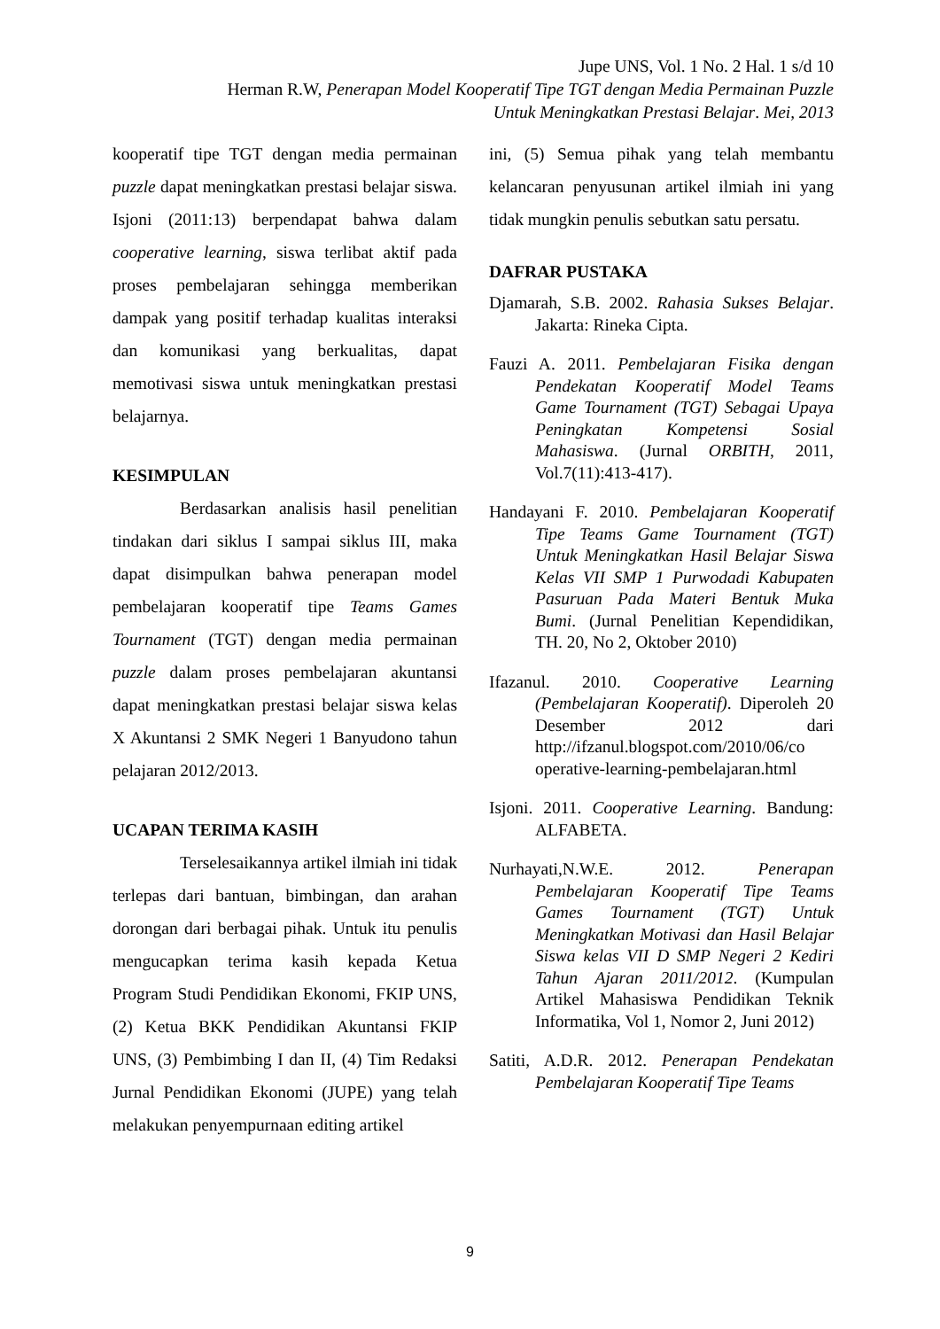Jupe UNS, Vol. 1 No. 2 Hal. 1 s/d 10
Herman R.W, Penerapan Model Kooperatif Tipe TGT dengan Media Permainan Puzzle
Untuk Meningkatkan Prestasi Belajar. Mei, 2013
kooperatif tipe TGT dengan media permainan puzzle dapat meningkatkan prestasi belajar siswa. Isjoni (2011:13) berpendapat bahwa dalam cooperative learning, siswa terlibat aktif pada proses pembelajaran sehingga memberikan dampak yang positif terhadap kualitas interaksi dan komunikasi yang berkualitas, dapat memotivasi siswa untuk meningkatkan prestasi belajarnya.
KESIMPULAN
Berdasarkan analisis hasil penelitian tindakan dari siklus I sampai siklus III, maka dapat disimpulkan bahwa penerapan model pembelajaran kooperatif tipe Teams Games Tournament (TGT) dengan media permainan puzzle dalam proses pembelajaran akuntansi dapat meningkatkan prestasi belajar siswa kelas X Akuntansi 2 SMK Negeri 1 Banyudono tahun pelajaran 2012/2013.
UCAPAN TERIMA KASIH
Terselesaikannya artikel ilmiah ini tidak terlepas dari bantuan, bimbingan, dan arahan dorongan dari berbagai pihak. Untuk itu penulis mengucapkan terima kasih kepada Ketua Program Studi Pendidikan Ekonomi, FKIP UNS, (2) Ketua BKK Pendidikan Akuntansi FKIP UNS, (3) Pembimbing I dan II, (4) Tim Redaksi Jurnal Pendidikan Ekonomi (JUPE) yang telah melakukan penyempurnaan editing artikel
ini, (5) Semua pihak yang telah membantu kelancaran penyusunan artikel ilmiah ini yang tidak mungkin penulis sebutkan satu persatu.
DAFRAR PUSTAKA
Djamarah, S.B. 2002. Rahasia Sukses Belajar. Jakarta: Rineka Cipta.
Fauzi A. 2011. Pembelajaran Fisika dengan Pendekatan Kooperatif Model Teams Game Tournament (TGT) Sebagai Upaya Peningkatan Kompetensi Sosial Mahasiswa. (Jurnal ORBITH, 2011, Vol.7(11):413-417).
Handayani F. 2010. Pembelajaran Kooperatif Tipe Teams Game Tournament (TGT) Untuk Meningkatkan Hasil Belajar Siswa Kelas VII SMP 1 Purwodadi Kabupaten Pasuruan Pada Materi Bentuk Muka Bumi. (Jurnal Penelitian Kependidikan, TH. 20, No 2, Oktober 2010)
Ifazanul. 2010. Cooperative Learning (Pembelajaran Kooperatif). Diperoleh 20 Desember 2012 dari http://ifzanul.blogspot.com/2010/06/co operative-learning-pembelajaran.html
Isjoni. 2011. Cooperative Learning. Bandung: ALFABETA.
Nurhayati,N.W.E. 2012. Penerapan Pembelajaran Kooperatif Tipe Teams Games Tournament (TGT) Untuk Meningkatkan Motivasi dan Hasil Belajar Siswa kelas VII D SMP Negeri 2 Kediri Tahun Ajaran 2011/2012. (Kumpulan Artikel Mahasiswa Pendidikan Teknik Informatika, Vol 1, Nomor 2, Juni 2012)
Satiti, A.D.R. 2012. Penerapan Pendekatan Pembelajaran Kooperatif Tipe Teams
9